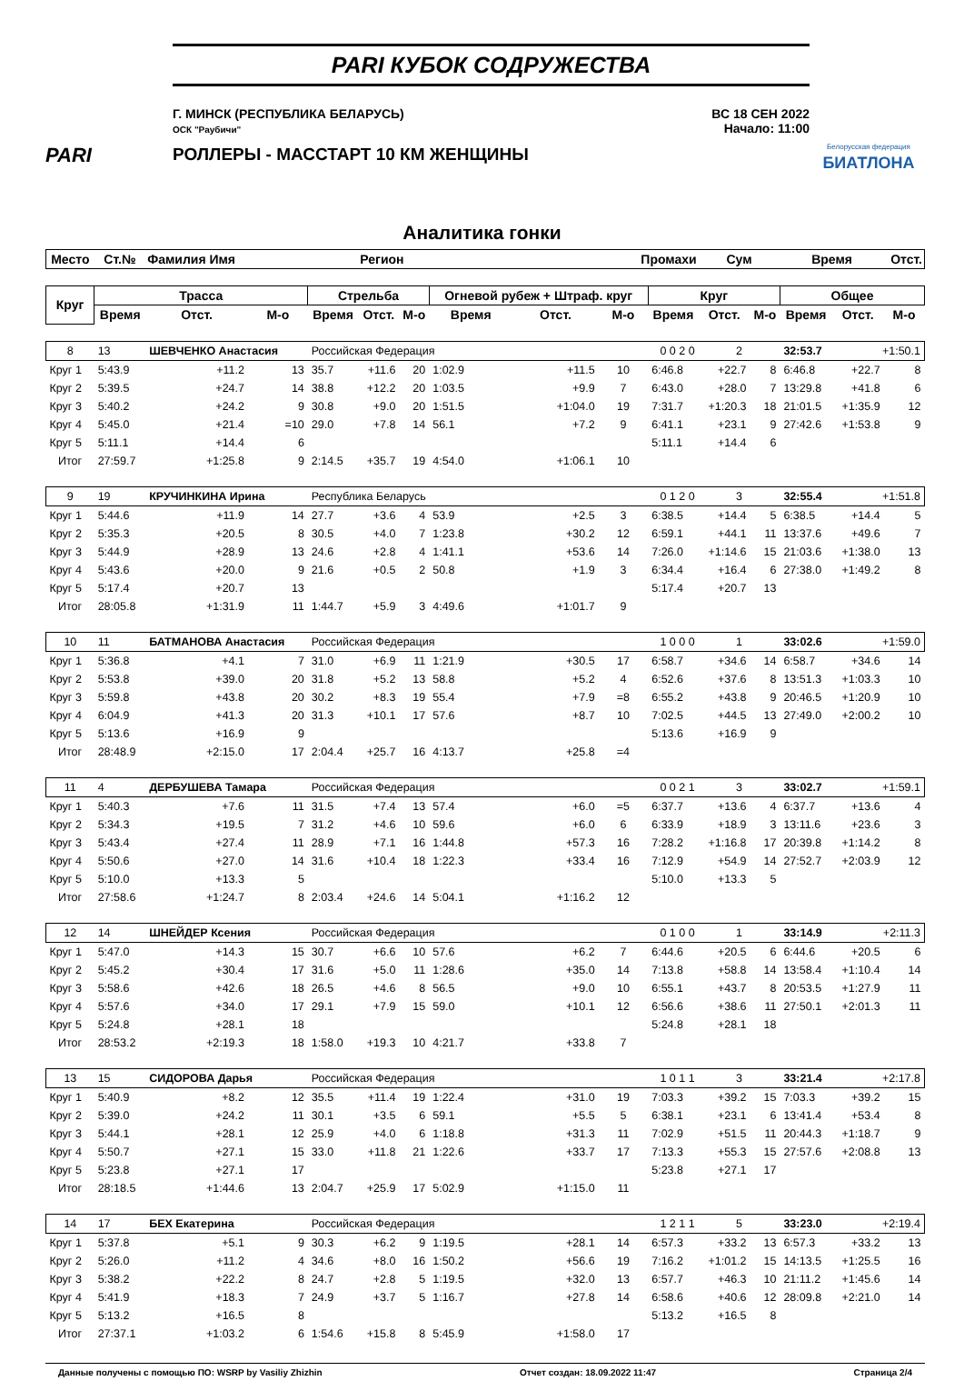PARI
PARI КУБОК СОДРУЖЕСТВА
Г. МИНСК (РЕСПУБЛИКА БЕЛАРУСЬ)
ОСК "Раубичи"
ВС 18 СЕН 2022
Начало: 11:00
РОЛЛЕРЫ - МАССТАРТ 10 КМ ЖЕНЩИНЫ
Белорусская федерация
БИАТЛОНА
Аналитика гонки
| Место | Ст.№ | Фамилия Имя | | | Регион | | | Промахи | | | Сум | | Время | | Отст. |
| --- | --- | --- | --- | --- | --- | --- | --- | --- | --- | --- | --- | --- | --- | --- | --- |
| Круг | Трасса | | | Стрельба | | | Огневой рубеж + Штраф. круг | | | Круг | | | Общее | | |
| | Время | Отст. | М-о | Время | Отст. | М-о | Время | Отст. | М-о | Время | Отст. | М-о | Время | Отст. | М-о |
| 8 | 13 | ШЕВЧЕНКО Анастасия | | Российская Федерация | | | | 0 0 2 0 | | | 2 | | 32:53.7 | +1:50.1 | |
| Круг 1 | 5:43.9 | +11.2 | 13 | 35.7 | +11.6 | 20 | 1:02.9 | +11.5 | 10 | 6:46.8 | +22.7 | 8 | 6:46.8 | +22.7 | 8 |
| Круг 2 | 5:39.5 | +24.7 | 14 | 38.8 | +12.2 | 20 | 1:03.5 | +9.9 | 7 | 6:43.0 | +28.0 | 7 | 13:29.8 | +41.8 | 6 |
| Круг 3 | 5:40.2 | +24.2 | 9 | 30.8 | +9.0 | 20 | 1:51.5 | +1:04.0 | 19 | 7:31.7 | +1:20.3 | 18 | 21:01.5 | +1:35.9 | 12 |
| Круг 4 | 5:45.0 | +21.4 | =10 | 29.0 | +7.8 | 14 | 56.1 | +7.2 | 9 | 6:41.1 | +23.1 | 9 | 27:42.6 | +1:53.8 | 9 |
| Круг 5 | 5:11.1 | +14.4 | 6 | | | | | | | 5:11.1 | +14.4 | 6 | | | |
| Итог | 27:59.7 | +1:25.8 | 9 | 2:14.5 | +35.7 | 19 | 4:54.0 | +1:06.1 | 10 | | | | | | |
| 9 | 19 | КРУЧИНКИНА Ирина | | Республика Беларусь | | | | 0 1 2 0 | | | 3 | | 32:55.4 | +1:51.8 | |
| Круг 1 | 5:44.6 | +11.9 | 14 | 27.7 | +3.6 | 4 | 53.9 | +2.5 | 3 | 6:38.5 | +14.4 | 5 | 6:38.5 | +14.4 | 5 |
| Круг 2 | 5:35.3 | +20.5 | 8 | 30.5 | +4.0 | 7 | 1:23.8 | +30.2 | 12 | 6:59.1 | +44.1 | 11 | 13:37.6 | +49.6 | 7 |
| Круг 3 | 5:44.9 | +28.9 | 13 | 24.6 | +2.8 | 4 | 1:41.1 | +53.6 | 14 | 7:26.0 | +1:14.6 | 15 | 21:03.6 | +1:38.0 | 13 |
| Круг 4 | 5:43.6 | +20.0 | 9 | 21.6 | +0.5 | 2 | 50.8 | +1.9 | 3 | 6:34.4 | +16.4 | 6 | 27:38.0 | +1:49.2 | 8 |
| Круг 5 | 5:17.4 | +20.7 | 13 | | | | | | | 5:17.4 | +20.7 | 13 | | | |
| Итог | 28:05.8 | +1:31.9 | 11 | 1:44.7 | +5.9 | 3 | 4:49.6 | +1:01.7 | 9 | | | | | | |
| 10 | 11 | БАТМАНОВА Анастасия | | Российская Федерация | | | | 1 0 0 0 | | | 1 | | 33:02.6 | +1:59.0 | |
| Круг 1 | 5:36.8 | +4.1 | 7 | 31.0 | +6.9 | 11 | 1:21.9 | +30.5 | 17 | 6:58.7 | +34.6 | 14 | 6:58.7 | +34.6 | 14 |
| Круг 2 | 5:53.8 | +39.0 | 20 | 31.8 | +5.2 | 13 | 58.8 | +5.2 | 4 | 6:52.6 | +37.6 | 8 | 13:51.3 | +1:03.3 | 10 |
| Круг 3 | 5:59.8 | +43.8 | 20 | 30.2 | +8.3 | 19 | 55.4 | +7.9 | =8 | 6:55.2 | +43.8 | 9 | 20:46.5 | +1:20.9 | 10 |
| Круг 4 | 6:04.9 | +41.3 | 20 | 31.3 | +10.1 | 17 | 57.6 | +8.7 | 10 | 7:02.5 | +44.5 | 13 | 27:49.0 | +2:00.2 | 10 |
| Круг 5 | 5:13.6 | +16.9 | 9 | | | | | | | 5:13.6 | +16.9 | 9 | | | |
| Итог | 28:48.9 | +2:15.0 | 17 | 2:04.4 | +25.7 | 16 | 4:13.7 | +25.8 | =4 | | | | | | |
| 11 | 4 | ДЕРБУШЕВА Тамара | | Российская Федерация | | | | 0 0 2 1 | | | 3 | | 33:02.7 | +1:59.1 | |
| Круг 1 | 5:40.3 | +7.6 | 11 | 31.5 | +7.4 | 13 | 57.4 | +6.0 | =5 | 6:37.7 | +13.6 | 4 | 6:37.7 | +13.6 | 4 |
| Круг 2 | 5:34.3 | +19.5 | 7 | 31.2 | +4.6 | 10 | 59.6 | +6.0 | 6 | 6:33.9 | +18.9 | 3 | 13:11.6 | +23.6 | 3 |
| Круг 3 | 5:43.4 | +27.4 | 11 | 28.9 | +7.1 | 16 | 1:44.8 | +57.3 | 16 | 7:28.2 | +1:16.8 | 17 | 20:39.8 | +1:14.2 | 8 |
| Круг 4 | 5:50.6 | +27.0 | 14 | 31.6 | +10.4 | 18 | 1:22.3 | +33.4 | 16 | 7:12.9 | +54.9 | 14 | 27:52.7 | +2:03.9 | 12 |
| Круг 5 | 5:10.0 | +13.3 | 5 | | | | | | | 5:10.0 | +13.3 | 5 | | | |
| Итог | 27:58.6 | +1:24.7 | 8 | 2:03.4 | +24.6 | 14 | 5:04.1 | +1:16.2 | 12 | | | | | | |
| 12 | 14 | ШНЕЙДЕР Ксения | | Российская Федерация | | | | 0 1 0 0 | | | 1 | | 33:14.9 | +2:11.3 | |
| Круг 1 | 5:47.0 | +14.3 | 15 | 30.7 | +6.6 | 10 | 57.6 | +6.2 | 7 | 6:44.6 | +20.5 | 6 | 6:44.6 | +20.5 | 6 |
| Круг 2 | 5:45.2 | +30.4 | 17 | 31.6 | +5.0 | 11 | 1:28.6 | +35.0 | 14 | 7:13.8 | +58.8 | 14 | 13:58.4 | +1:10.4 | 14 |
| Круг 3 | 5:58.6 | +42.6 | 18 | 26.5 | +4.6 | 8 | 56.5 | +9.0 | 10 | 6:55.1 | +43.7 | 8 | 20:53.5 | +1:27.9 | 11 |
| Круг 4 | 5:57.6 | +34.0 | 17 | 29.1 | +7.9 | 15 | 59.0 | +10.1 | 12 | 6:56.6 | +38.6 | 11 | 27:50.1 | +2:01.3 | 11 |
| Круг 5 | 5:24.8 | +28.1 | 18 | | | | | | | 5:24.8 | +28.1 | 18 | | | |
| Итог | 28:53.2 | +2:19.3 | 18 | 1:58.0 | +19.3 | 10 | 4:21.7 | +33.8 | 7 | | | | | | |
| 13 | 15 | СИДОРОВА Дарья | | Российская Федерация | | | | 1 0 1 1 | | | 3 | | 33:21.4 | +2:17.8 | |
| Круг 1 | 5:40.9 | +8.2 | 12 | 35.5 | +11.4 | 19 | 1:22.4 | +31.0 | 19 | 7:03.3 | +39.2 | 15 | 7:03.3 | +39.2 | 15 |
| Круг 2 | 5:39.0 | +24.2 | 11 | 30.1 | +3.5 | 6 | 59.1 | +5.5 | 5 | 6:38.1 | +23.1 | 6 | 13:41.4 | +53.4 | 8 |
| Круг 3 | 5:44.1 | +28.1 | 12 | 25.9 | +4.0 | 6 | 1:18.8 | +31.3 | 11 | 7:02.9 | +51.5 | 11 | 20:44.3 | +1:18.7 | 9 |
| Круг 4 | 5:50.7 | +27.1 | 15 | 33.0 | +11.8 | 21 | 1:22.6 | +33.7 | 17 | 7:13.3 | +55.3 | 15 | 27:57.6 | +2:08.8 | 13 |
| Круг 5 | 5:23.8 | +27.1 | 17 | | | | | | | 5:23.8 | +27.1 | 17 | | | |
| Итог | 28:18.5 | +1:44.6 | 13 | 2:04.7 | +25.9 | 17 | 5:02.9 | +1:15.0 | 11 | | | | | | |
| 14 | 17 | БЕХ Екатерина | | Российская Федерация | | | | 1 2 1 1 | | | 5 | | 33:23.0 | +2:19.4 | |
| Круг 1 | 5:37.8 | +5.1 | 9 | 30.3 | +6.2 | 9 | 1:19.5 | +28.1 | 14 | 6:57.3 | +33.2 | 13 | 6:57.3 | +33.2 | 13 |
| Круг 2 | 5:26.0 | +11.2 | 4 | 34.6 | +8.0 | 16 | 1:50.2 | +56.6 | 19 | 7:16.2 | +1:01.2 | 15 | 14:13.5 | +1:25.5 | 16 |
| Круг 3 | 5:38.2 | +22.2 | 8 | 24.7 | +2.8 | 5 | 1:19.5 | +32.0 | 13 | 6:57.7 | +46.3 | 10 | 21:11.2 | +1:45.6 | 14 |
| Круг 4 | 5:41.9 | +18.3 | 7 | 24.9 | +3.7 | 5 | 1:16.7 | +27.8 | 14 | 6:58.6 | +40.6 | 12 | 28:09.8 | +2:21.0 | 14 |
| Круг 5 | 5:13.2 | +16.5 | 8 | | | | | | | 5:13.2 | +16.5 | 8 | | | |
| Итог | 27:37.1 | +1:03.2 | 6 | 1:54.6 | +15.8 | 8 | 5:45.9 | +1:58.0 | 17 | | | | | | |
Данные получены с помощью ПО: WSRP by Vasiliy Zhizhin Отчет создан: 18.09.2022 11:47 Страница 2/4